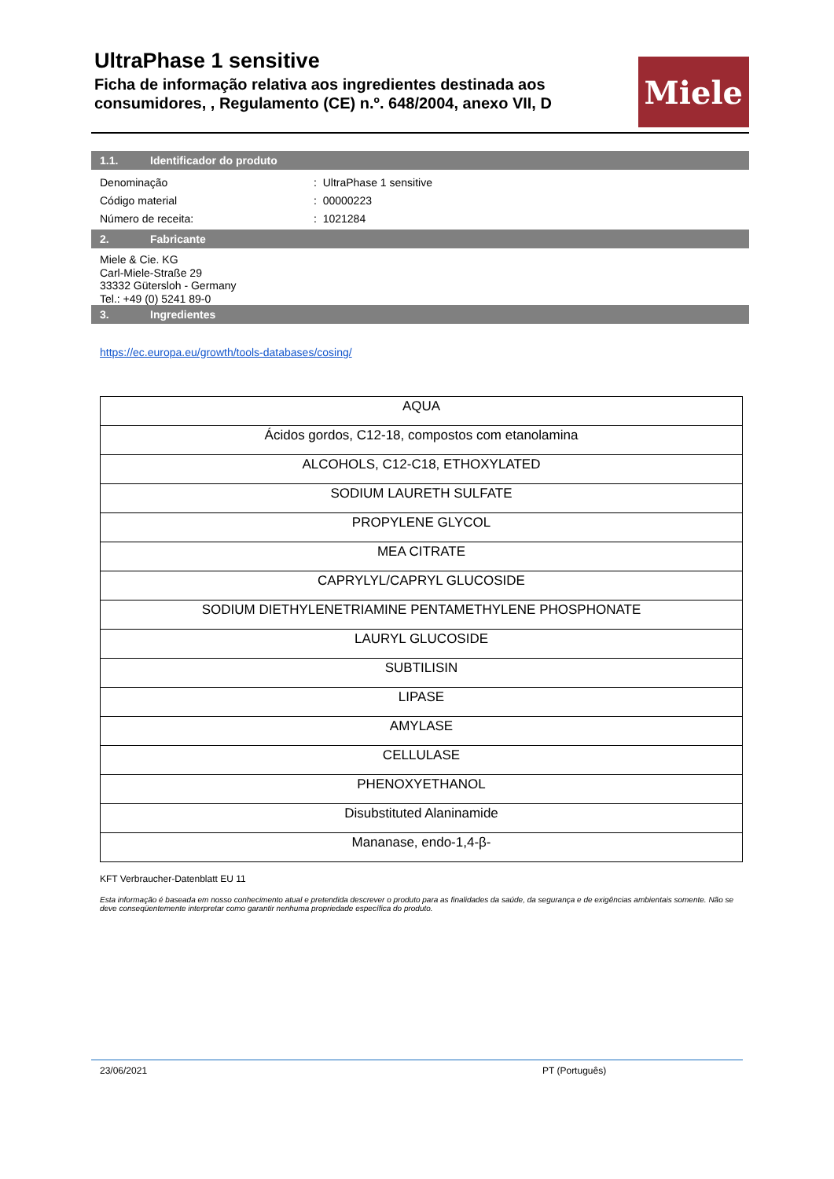UltraPhase 1 sensitive
Ficha de informação relativa aos ingredientes destinada aos consumidores, , Regulamento (CE) n.º. 648/2004, anexo VII, D
Miele
1.1. Identificador do produto
Denominação: UltraPhase 1 sensitive
Código material: 00000223
Número de receita:: 1021284
2. Fabricante
Miele & Cie. KG
Carl-Miele-Straße 29
33332 Gütersloh - Germany
Tel.: +49 (0) 5241 89-0
3. Ingredientes
https://ec.europa.eu/growth/tools-databases/cosing/
| AQUA |
| Ácidos gordos, C12-18, compostos com etanolamina |
| ALCOHOLS, C12-C18, ETHOXYLATED |
| SODIUM LAURETH SULFATE |
| PROPYLENE GLYCOL |
| MEA CITRATE |
| CAPRYLYL/CAPRYL GLUCOSIDE |
| SODIUM DIETHYLENETRIAMINE PENTAMETHYLENE PHOSPHONATE |
| LAURYL GLUCOSIDE |
| SUBTILISIN |
| LIPASE |
| AMYLASE |
| CELLULASE |
| PHENOXYETHANOL |
| Disubstituted Alaninamide |
| Mananase, endo-1,4-β- |
KFT Verbraucher-Datenblatt EU 11
Esta informação é baseada em nosso conhecimento atual e pretendida descrever o produto para as finalidades da saúde, da segurança e de exigências ambientais somente. Não se deve conseqüentemente interpretar como garantir nenhuma propriedade específica do produto.
23/06/2021 PT (Português)